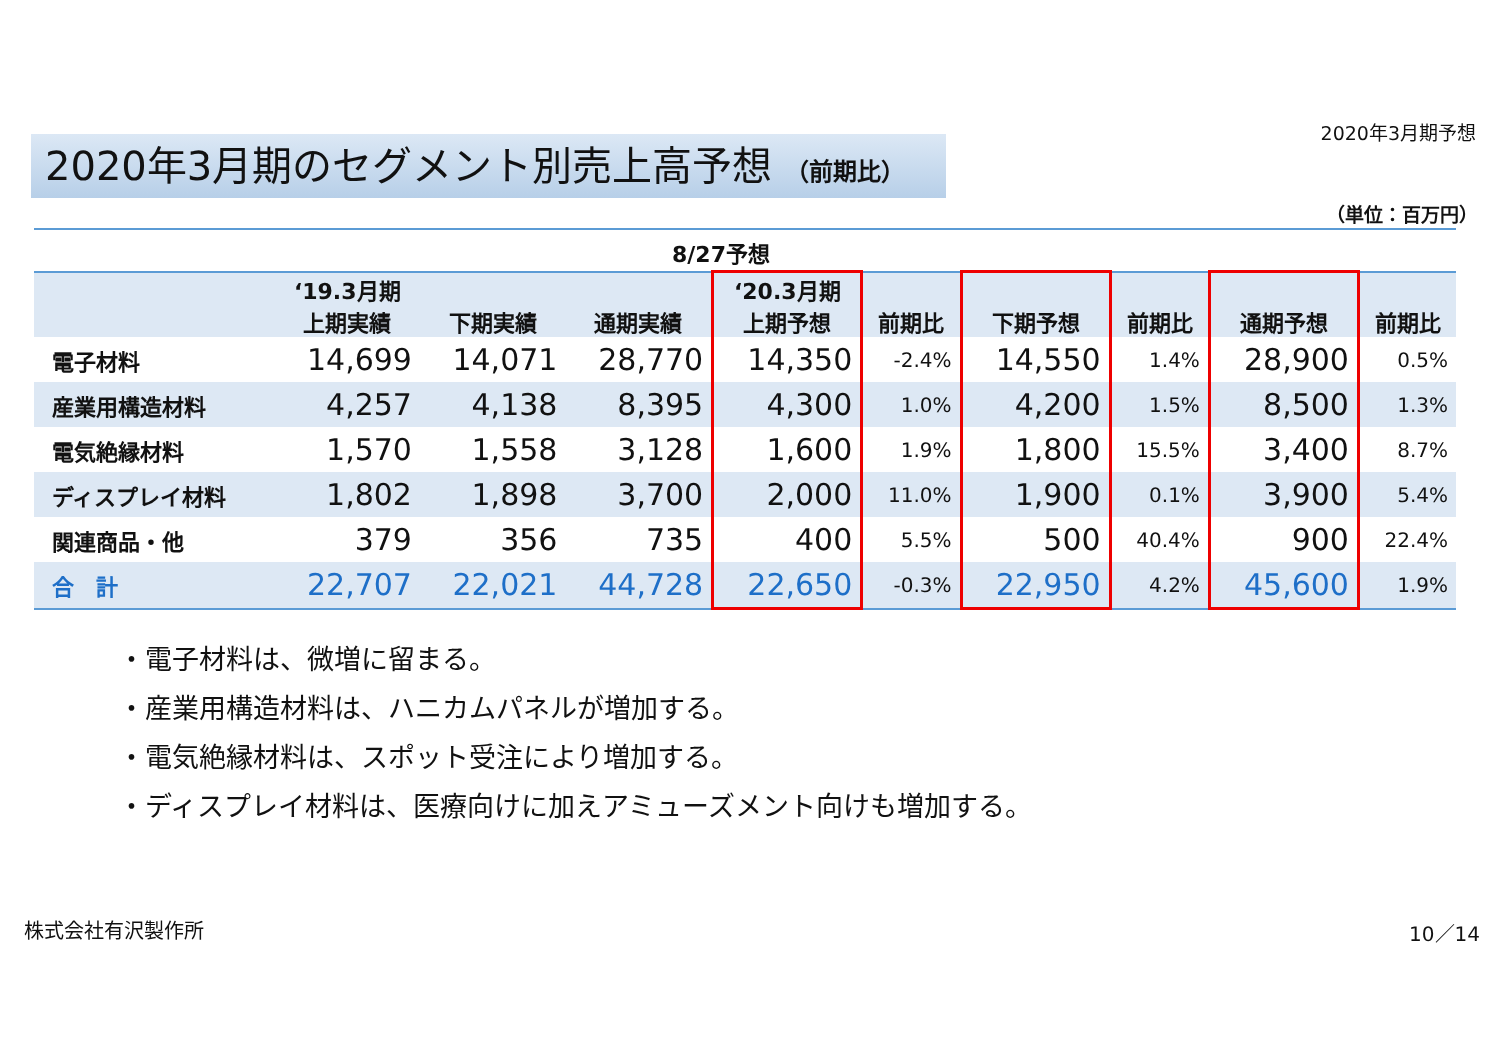2020年3月期予想
2020年3月期のセグメント別売上高予想 （前期比）
（単位：百万円）
8/27予想
| | ‘19.3月期 上期実績 | 下期実績 | 通期実績 | ‘20.3月期 上期予想 | 前期比 | 下期予想 | 前期比 | 通期予想 | 前期比 |
| --- | --- | --- | --- | --- | --- | --- | --- | --- | --- |
| 電子材料 | 14,699 | 14,071 | 28,770 | 14,350 | -2.4% | 14,550 | 1.4% | 28,900 | 0.5% |
| 産業用構造材料 | 4,257 | 4,138 | 8,395 | 4,300 | 1.0% | 4,200 | 1.5% | 8,500 | 1.3% |
| 電気絶縁材料 | 1,570 | 1,558 | 3,128 | 1,600 | 1.9% | 1,800 | 15.5% | 3,400 | 8.7% |
| ディスプレイ材料 | 1,802 | 1,898 | 3,700 | 2,000 | 11.0% | 1,900 | 0.1% | 3,900 | 5.4% |
| 関連商品・他 | 379 | 356 | 735 | 400 | 5.5% | 500 | 40.4% | 900 | 22.4% |
| 合 計 | 22,707 | 22,021 | 44,728 | 22,650 | -0.3% | 22,950 | 4.2% | 45,600 | 1.9% |
・電子材料は、微増に留まる。
・産業用構造材料は、ハニカムパネルが増加する。
・電気絶縁材料は、スポット受注により増加する。
・ディスプレイ材料は、医療向けに加えアミューズメント向けも増加する。
株式会社有沢製作所 10／14